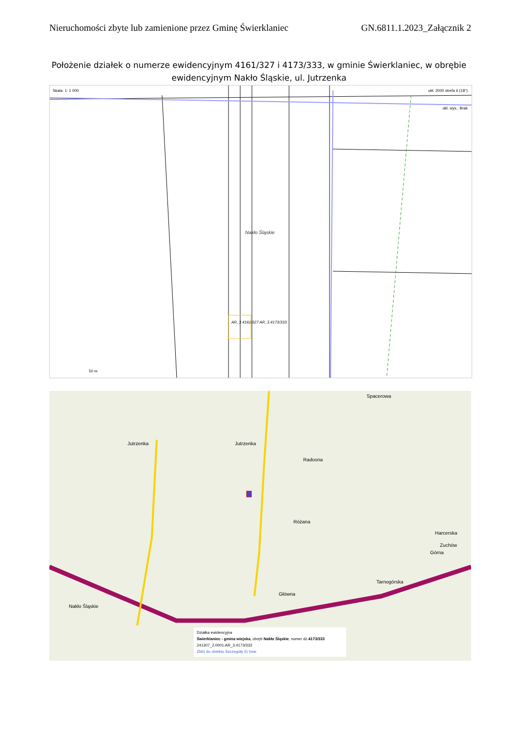Nieruchomości zbyte lub zamienione przez Gminę Świerklaniec GN.6811.1.2023_Załącznik 2
Położenie działek o numerze ewidencyjnym 4161/327 i 4173/333, w gminie Świerklaniec, w obrębie ewidencyjnym Nakło Śląskie, ul. Jutrzenka
Skala: 1: 1 000 ukł. 2000 strefa 6 (18°)
ukł. wys.: Brak
Nakło Śląskie
AR_3.4161/327 AR_3.4173/333
50 m
Jutrzenka Jutrzenka
Spacerowa
Radosna
Różana
Główna
Tarnogórska
Nakło Śląskie
Górna
Harcerska
Zuchów
Działka ewidencyjna
Świerklaniec - gmina wiejska, obręb Nakło Śląskie, numer dz.4173/333
241307_2.0001.AR_3.4173/333
Zbliż do obiektu Szczegóły (I) Inne